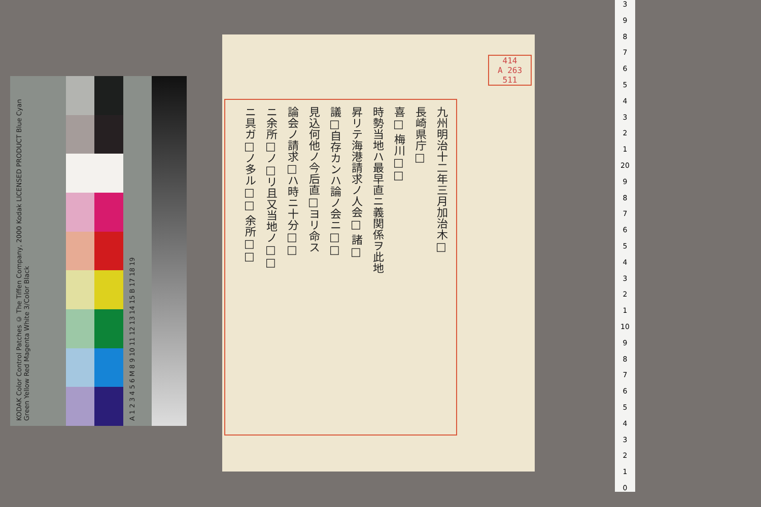KODAK Color Control Patches © The Tiffen Company, 2000 Kodak LICENSED PRODUCT Blue Cyan Green Yellow Red Magenta White 3/Color Black
A 1 2 3 4 5 6 M 8 9 10 11 12 13 14 15 B 17 18 19
414
A 263
511
九州明治十二年三月加治木□
長崎県庁□
喜□ 梅川□□
時勢当地ハ最早直ニ義関係ヲ此地
昇リテ海港請求ノ人会□ 諸□
議□自存カンハ論ノ会ニ□□
見込何他ノ今后直□ヨリ命ス
論会ノ請求□ハ時ニ十分□□
ニ余所□ノ□リ且又当地ノ□□
ニ具ガ□ノ多ル□□ 余所□□
3987654321
20
987654321
10
9876543210